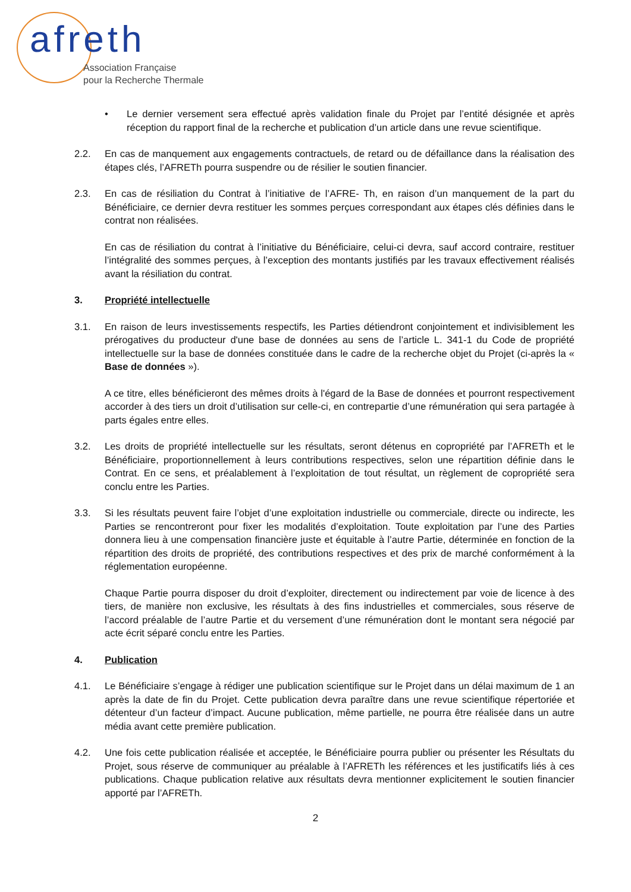afreth
Association Française
pour la Recherche Thermale
• Le dernier versement sera effectué après validation finale du Projet par l’entité désignée et après réception du rapport final de la recherche et publication d’un article dans une revue scientifique.
2.2. En cas de manquement aux engagements contractuels, de retard ou de défaillance dans la réalisation des étapes clés, l’AFRETh pourra suspendre ou de résilier le soutien financier.
2.3. En cas de résiliation du Contrat à l’initiative de l’AFRE- Th, en raison d’un manquement de la part du Bénéficiaire, ce dernier devra restituer les sommes perçues correspondant aux étapes clés définies dans le contrat non réalisées.
En cas de résiliation du contrat à l’initiative du Bénéficiaire, celui-ci devra, sauf accord contraire, restituer l’intégralité des sommes perçues, à l’exception des montants justifiés par les travaux effectivement réalisés avant la résiliation du contrat.
3. Propriété intellectuelle
3.1. En raison de leurs investissements respectifs, les Parties détiendront conjointement et indivisiblement les prérogatives du producteur d'une base de données au sens de l’article L. 341-1 du Code de propriété intellectuelle sur la base de données constituée dans le cadre de la recherche objet du Projet (ci-après la « Base de données »).
A ce titre, elles bénéficieront des mêmes droits à l'égard de la Base de données et pourront respectivement accorder à des tiers un droit d’utilisation sur celle-ci, en contrepartie d’une rémunération qui sera partagée à parts égales entre elles.
3.2. Les droits de propriété intellectuelle sur les résultats, seront détenus en copropriété par l’AFRETh et le Bénéficiaire, proportionnellement à leurs contributions respectives, selon une répartition définie dans le Contrat. En ce sens, et préalablement à l’exploitation de tout résultat, un règlement de copropriété sera conclu entre les Parties.
3.3. Si les résultats peuvent faire l’objet d’une exploitation industrielle ou commerciale, directe ou indirecte, les Parties se rencontreront pour fixer les modalités d’exploitation. Toute exploitation par l’une des Parties donnera lieu à une compensation financière juste et équitable à l’autre Partie, déterminée en fonction de la répartition des droits de propriété, des contributions respectives et des prix de marché conformément à la réglementation européenne.
Chaque Partie pourra disposer du droit d’exploiter, directement ou indirectement par voie de licence à des tiers, de manière non exclusive, les résultats à des fins industrielles et commerciales, sous réserve de l’accord préalable de l’autre Partie et du versement d’une rémunération dont le montant sera négocié par acte écrit séparé conclu entre les Parties.
4. Publication
4.1. Le Bénéficiaire s’engage à rédiger une publication scientifique sur le Projet dans un délai maximum de 1 an après la date de fin du Projet. Cette publication devra paraître dans une revue scientifique répertoriée et détenteur d’un facteur d’impact. Aucune publication, même partielle, ne pourra être réalisée dans un autre média avant cette première publication.
4.2. Une fois cette publication réalisée et acceptée, le Bénéficiaire pourra publier ou présenter les Résultats du Projet, sous réserve de communiquer au préalable à l’AFRETh les références et les justificatifs liés à ces publications. Chaque publication relative aux résultats devra mentionner explicitement le soutien financier apporté par l’AFRETh.
2